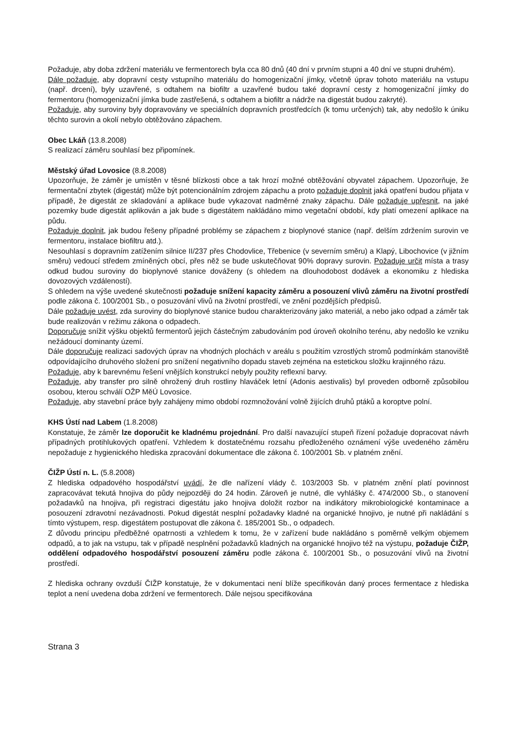Požaduje, aby doba zdržení materiálu ve fermentorech byla cca 80 dnů (40 dní v prvním stupni a 40 dní ve stupni druhém).
Dále požaduje, aby dopravní cesty vstupního materiálu do homogenizační jímky, včetně úprav tohoto materiálu na vstupu (např. drcení), byly uzavřené, s odtahem na biofiltr a uzavřené budou také dopravní cesty z homogenizační jímky do fermentoru (homogenizační jímka bude zastřešená, s odtahem a biofiltr a nádrže na digestát budou zakryté).
Požaduje, aby suroviny byly dopravovány ve speciálních dopravních prostředcích (k tomu určených) tak, aby nedošlo k úniku těchto surovin a okolí nebylo obtěžováno zápachem.
Obec Lkáň (13.8.2008)
S realizací záměru souhlasí bez připomínek.
Městský úřad Lovosice (8.8.2008)
Upozorňuje, že záměr je umístěn v těsné blízkosti obce a tak hrozí možné obtěžování obyvatel zápachem. Upozorňuje, že fermentační zbytek (digestát) může být potencionálním zdrojem zápachu a proto požaduje doplnit jaká opatření budou přijata v případě, že digestát ze skladování a aplikace bude vykazovat nadměrné znaky zápachu. Dále požaduje upřesnit, na jaké pozemky bude digestát aplikován a jak bude s digestátem nakládáno mimo vegetační období, kdy platí omezení aplikace na půdu.
Požaduje doplnit, jak budou řešeny případné problémy se zápachem z bioplynové stanice (např. delším zdržením surovin ve fermentoru, instalace biofiltru atd.).
Nesouhlasí s dopravním zatížením silnice II/237 přes Chodovlice, Třebenice (v severním směru) a Klapý, Libochovice (v jižním směru) vedoucí středem zmíněných obcí, přes něž se bude uskutečňovat 90% dopravy surovin. Požaduje určit místa a trasy odkud budou suroviny do bioplynové stanice dováženy (s ohledem na dlouhodobost dodávek a ekonomiku z hlediska dovozových vzdáleností).
S ohledem na výše uvedené skutečnosti požaduje snížení kapacity záměru a posouzení vlivů záměru na životní prostředí podle zákona č. 100/2001 Sb., o posuzování vlivů na životní prostředí, ve znění pozdějších předpisů.
Dále požaduje uvést, zda suroviny do bioplynové stanice budou charakterizovány jako materiál, a nebo jako odpad a záměr tak bude realizován v režimu zákona o odpadech.
Doporučuje snížit výšku objektů fermentorů jejich částečným zabudováním pod úroveň okolního terénu, aby nedošlo ke vzniku nežádoucí dominanty území.
Dále doporučuje realizaci sadových úprav na vhodných plochách v areálu s použitím vzrostlých stromů podmínkám stanoviště odpovídajícího druhového složení pro snížení negativního dopadu staveb zejména na estetickou složku krajinného rázu.
Požaduje, aby k barevnému řešení vnějších konstrukcí nebyly použity reflexní barvy.
Požaduje, aby transfer pro silně ohrožený druh rostliny hlaváček letní (Adonis aestivalis) byl proveden odborně způsobilou osobou, kterou schválí OŽP MěÚ Lovosice.
Požaduje, aby stavební práce byly zahájeny mimo období rozmnožování volně žijících druhů ptáků a koroptve polní.
KHS Ústí nad Labem (1.8.2008)
Konstatuje, že záměr lze doporučit ke kladnému projednání. Pro další navazující stupeň řízení požaduje dopracovat návrh případných protihlukových opatření. Vzhledem k dostatečnému rozsahu předloženého oznámení výše uvedeného záměru nepožaduje z hygienického hlediska zpracování dokumentace dle zákona č. 100/2001 Sb. v platném znění.
ČIŽP Ústí n. L. (5.8.2008)
Z hlediska odpadového hospodářství uvádí, že dle nařízení vlády č. 103/2003 Sb. v platném znění platí povinnost zapracovávat tekutá hnojiva do půdy nejpozději do 24 hodin. Zároveň je nutné, dle vyhlášky č. 474/2000 Sb., o stanovení požadavků na hnojiva, při registraci digestátu jako hnojiva doložit rozbor na indikátory mikrobiologické kontaminace a posouzení zdravotní nezávadnosti. Pokud digestát nesplní požadavky kladné na organické hnojivo, je nutné při nakládání s tímto výstupem, resp. digestátem postupovat dle zákona č. 185/2001 Sb., o odpadech.
Z důvodu principu předběžné opatrnosti a vzhledem k tomu, že v zařízení bude nakládáno s poměrně velkým objemem odpadů, a to jak na vstupu, tak v případě nesplnění požadavků kladných na organické hnojivo též na výstupu, požaduje ČIŽP, oddělení odpadového hospodářství posouzení záměru podle zákona č. 100/2001 Sb., o posuzování vlivů na životní prostředí.
Z hlediska ochrany ovzduší ČIŽP konstatuje, že v dokumentaci není blíže specifikován daný proces fermentace z hlediska teplot a není uvedena doba zdržení ve fermentorech. Dále nejsou specifikována
Strana 3